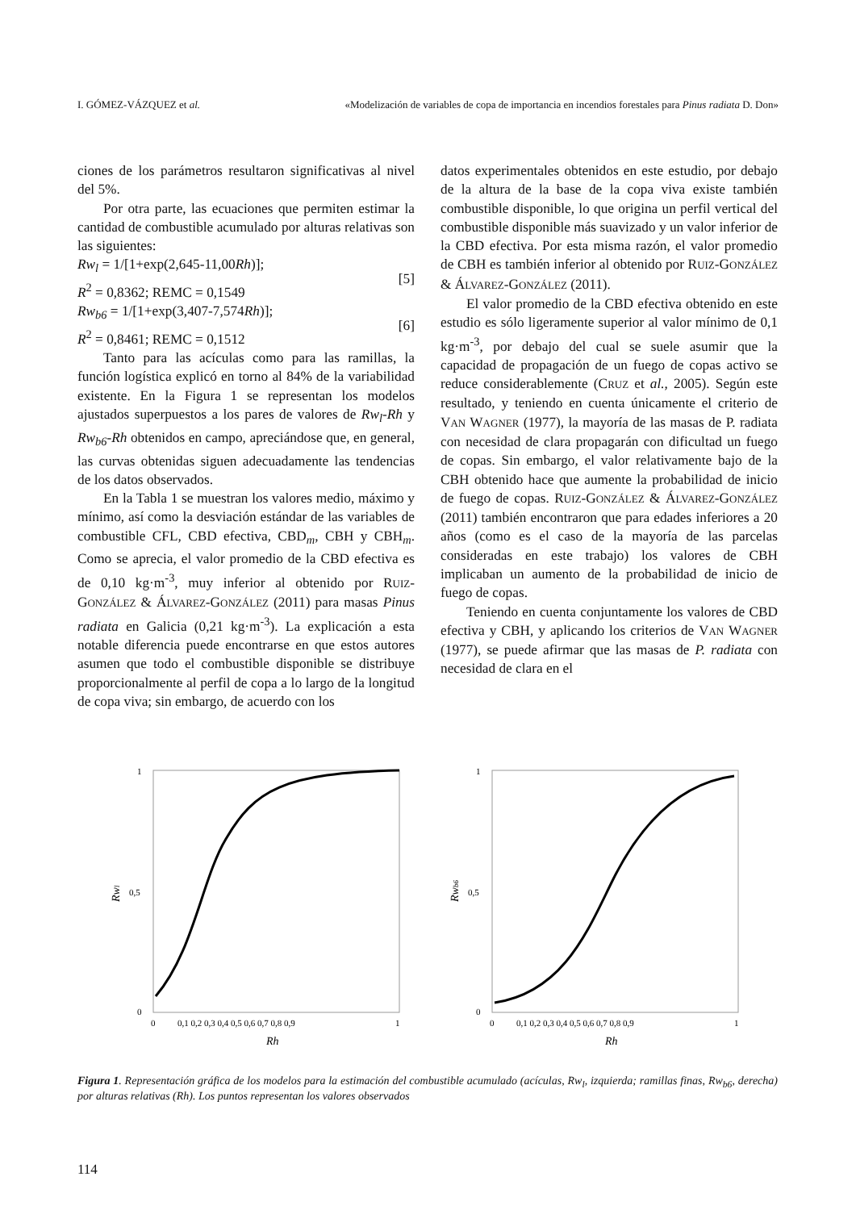I. GÓMEZ-VÁZQUEZ et al. «Modelización de variables de copa de importancia en incendios forestales para Pinus radiata D. Don»
ciones de los parámetros resultaron significativas al nivel del 5%.
Por otra parte, las ecuaciones que permiten estimar la cantidad de combustible acumulado por alturas relativas son las siguientes:
Rw<sub>l</sub> = 1/[1+exp(2,645-11,00Rh)];
R<sup>2</sup> = 0,8362; REMC = 0,1549
[5]
Rw<sub>b6</sub> = 1/[1+exp(3,407-7,574Rh)];
R<sup>2</sup> = 0,8461; REMC = 0,1512
[6]
Tanto para las acículas como para las ramillas, la función logística explicó en torno al 84% de la variabilidad existente. En la Figura 1 se representan los modelos ajustados superpuestos a los pares de valores de Rw<sub>l</sub>-Rh y Rw<sub>b6</sub>-Rh obtenidos en campo, apreciándose que, en general, las curvas obtenidas siguen adecuadamente las tendencias de los datos observados.
En la Tabla 1 se muestran los valores medio, máximo y mínimo, así como la desviación estándar de las variables de combustible CFL, CBD efectiva, CBD<sub>m</sub>, CBH y CBH<sub>m</sub>. Como se aprecia, el valor promedio de la CBD efectiva es de 0,10 kg·m<sup>-3</sup>, muy inferior al obtenido por RUIZ-GONZÁLEZ & ÁLVAREZ-GONZÁLEZ (2011) para masas Pinus radiata en Galicia (0,21 kg·m<sup>-3</sup>). La explicación a esta notable diferencia puede encontrarse en que estos autores asumen que todo el combustible disponible se distribuye proporcionalmente al perfil de copa a lo largo de la longitud de copa viva; sin embargo, de acuerdo con los
datos experimentales obtenidos en este estudio, por debajo de la altura de la base de la copa viva existe también combustible disponible, lo que origina un perfil vertical del combustible disponible más suavizado y un valor inferior de la CBD efectiva. Por esta misma razón, el valor promedio de CBH es también inferior al obtenido por RUIZ-GONZÁLEZ & ÁLVAREZ-GONZÁLEZ (2011).
El valor promedio de la CBD efectiva obtenido en este estudio es sólo ligeramente superior al valor mínimo de 0,1 kg·m<sup>-3</sup>, por debajo del cual se suele asumir que la capacidad de propagación de un fuego de copas activo se reduce considerablemente (CRUZ et al., 2005). Según este resultado, y teniendo en cuenta únicamente el criterio de VAN WAGNER (1977), la mayoría de las masas de P. radiata con necesidad de clara propagarán con dificultad un fuego de copas. Sin embargo, el valor relativamente bajo de la CBH obtenido hace que aumente la probabilidad de inicio de fuego de copas. RUIZ-GONZÁLEZ & ÁLVAREZ-GONZÁLEZ (2011) también encontraron que para edades inferiores a 20 años (como es el caso de la mayoría de las parcelas consideradas en este trabajo) los valores de CBH implicaban un aumento de la probabilidad de inicio de fuego de copas.
Teniendo en cuenta conjuntamente los valores de CBD efectiva y CBH, y aplicando los criterios de VAN WAGNER (1977), se puede afirmar que las masas de P. radiata con necesidad de clara en el
1
0,5
0
Rwl
0
0,1 0,2 0,3 0,4 0,5 0,6 0,7 0,8 0,9
1
Rh
1
0,5
0
Rwb6
0
0,1 0,2 0,3 0,4 0,5 0,6 0,7 0,8 0,9
1
Rh
Figura 1. Representación gráfica de los modelos para la estimación del combustible acumulado (acículas, Rw<sub>l</sub>, izquierda; ramillas finas, Rw<sub>b6</sub>, derecha) por alturas relativas (Rh). Los puntos representan los valores observados
114